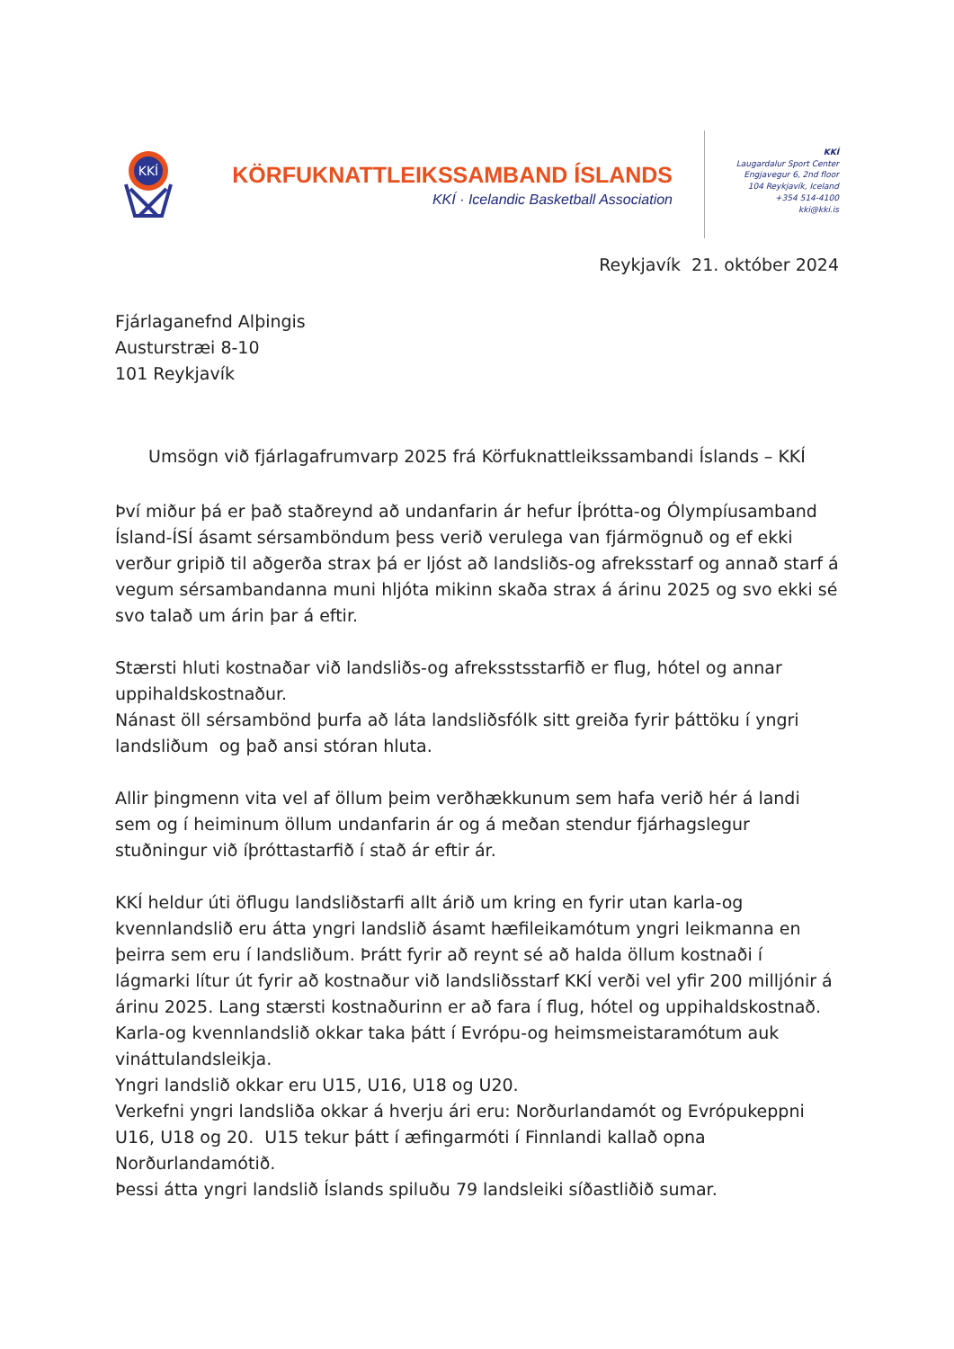KKÍ
KÖRFUKNATTLEIKSSAMBAND ÍSLANDS
KKÍ · Icelandic Basketball Association
KKÍ
Laugardalur Sport Center
Engjavegur 6, 2nd floor
104 Reykjavík, Iceland
+354 514-4100
kki@kki.is
Reykjavík 21. október 2024
Fjárlaganefnd Alþingis
Austurstræi 8-10
101 Reykjavík
Umsögn við fjárlagafrumvarp 2025 frá Körfuknattleikssambandi Íslands – KKÍ
Því miður þá er það staðreynd að undanfarin ár hefur Íþrótta-og Ólympíusamband Ísland-ÍSÍ ásamt sérsamböndum þess verið verulega van fjármögnuð og ef ekki verður gripið til aðgerða strax þá er ljóst að landsliðs-og afreksstarf og annað starf á vegum sérsambandanna muni hljóta mikinn skaða strax á árinu 2025 og svo ekki sé svo talað um árin þar á eftir.
Stærsti hluti kostnaðar við landsliðs-og afrekssts­starfið er flug, hótel og annar uppihaldskostnaður.
Nánast öll sérsambönd þurfa að láta landsliðsfólk sitt greiða fyrir þáttöku í yngri landsliðum og það ansi stóran hluta.
Allir þingmenn vita vel af öllum þeim verðhækkunum sem hafa verið hér á landi sem og í heiminum öllum undanfarin ár og á meðan stendur fjárhagslegur stuðningur við íþróttastarfið í stað ár eftir ár.
KKÍ heldur úti öflugu landsliðstarfi allt árið um kring en fyrir utan karla-og kvennlandslið eru átta yngri landslið ásamt hæfileikamótum yngri leikmanna en þeirra sem eru í landsliðum. Þrátt fyrir að reynt sé að halda öllum kostnaði í lágmarki lítur út fyrir að kostnaður við landsliðsstarf KKÍ verði vel yfir 200 milljónir á árinu 2025. Lang stærsti kostnaðurinn er að fara í flug, hótel og uppihaldskostnað.
Karla-og kvennlandslið okkar taka þátt í Evrópu-og heimsmeistaramótum auk vináttulandsleikja.
Yngri landslið okkar eru U15, U16, U18 og U20.
Verkefni yngri landsliða okkar á hverju ári eru: Norðurlandamót og Evrópukeppni U16, U18 og 20. U15 tekur þátt í æfingarmóti í Finnlandi kallað opna Norðurlandamótið.
Þessi átta yngri landslið Íslands spiluðu 79 landsleiki síðastliðið sumar.